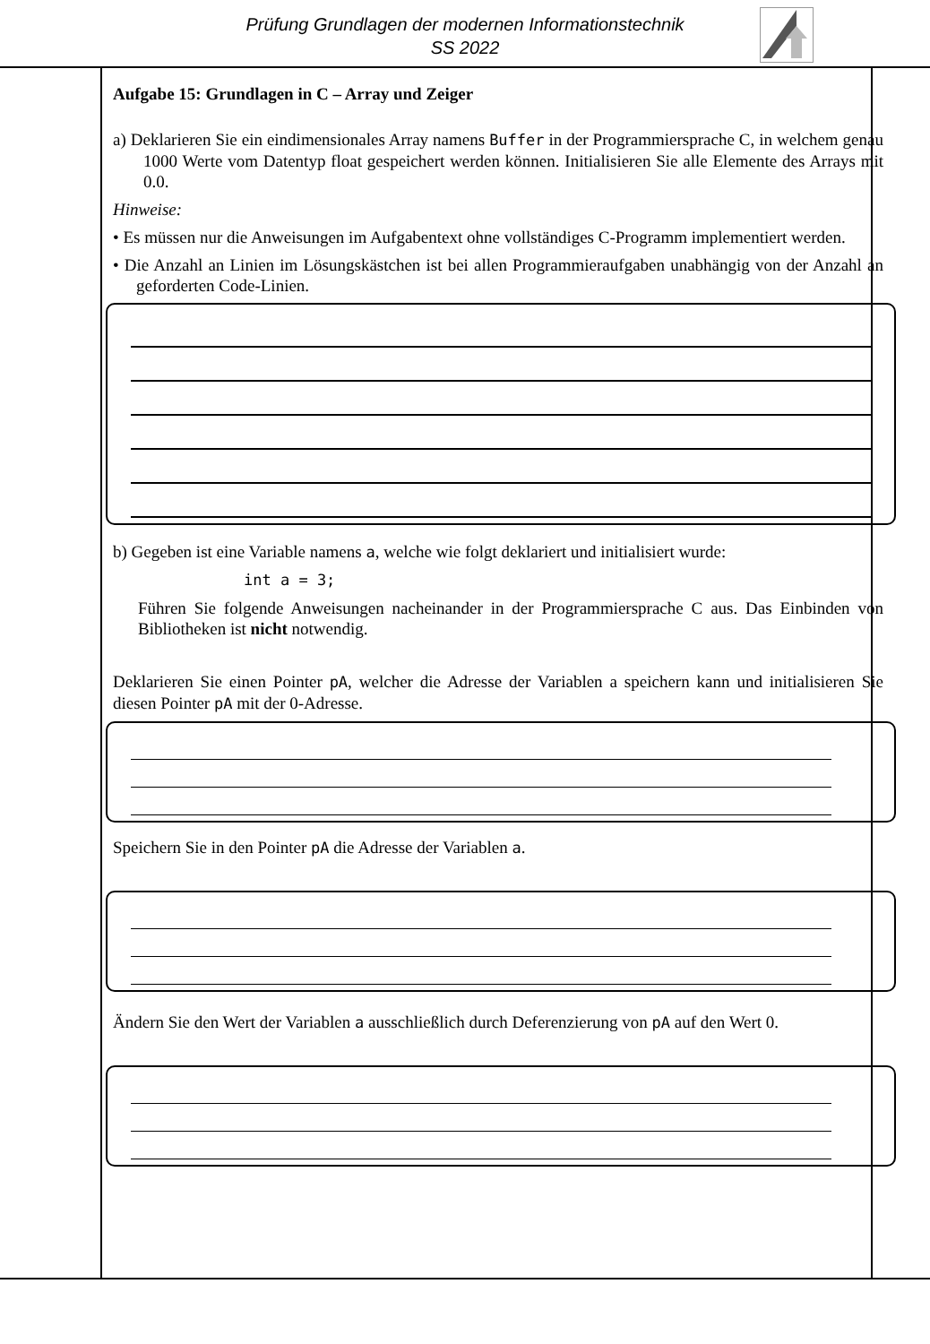Prüfung Grundlagen der modernen Informationstechnik
SS 2022
Aufgabe 15: Grundlagen in C – Array und Zeiger
a) Deklarieren Sie ein eindimensionales Array namens Buffer in der Programmiersprache C, in welchem genau 1000 Werte vom Datentyp float gespeichert werden können. Initialisieren Sie alle Elemente des Arrays mit 0.0.
Hinweise:
• Es müssen nur die Anweisungen im Aufgabentext ohne vollständiges C-Programm implementiert werden.
• Die Anzahl an Linien im Lösungskästchen ist bei allen Programmieraufgaben unabhängig von der Anzahl an geforderten Code-Linien.
b) Gegeben ist eine Variable namens a, welche wie folgt deklariert und initialisiert wurde:
int a = 3;
Führen Sie folgende Anweisungen nacheinander in der Programmiersprache C aus. Das Einbinden von Bibliotheken ist nicht notwendig.
Deklarieren Sie einen Pointer pA, welcher die Adresse der Variablen a speichern kann und initialisieren Sie diesen Pointer pA mit der 0-Adresse.
Speichern Sie in den Pointer pA die Adresse der Variablen a.
Ändern Sie den Wert der Variablen a ausschließlich durch Deferenzierung von pA auf den Wert 0.